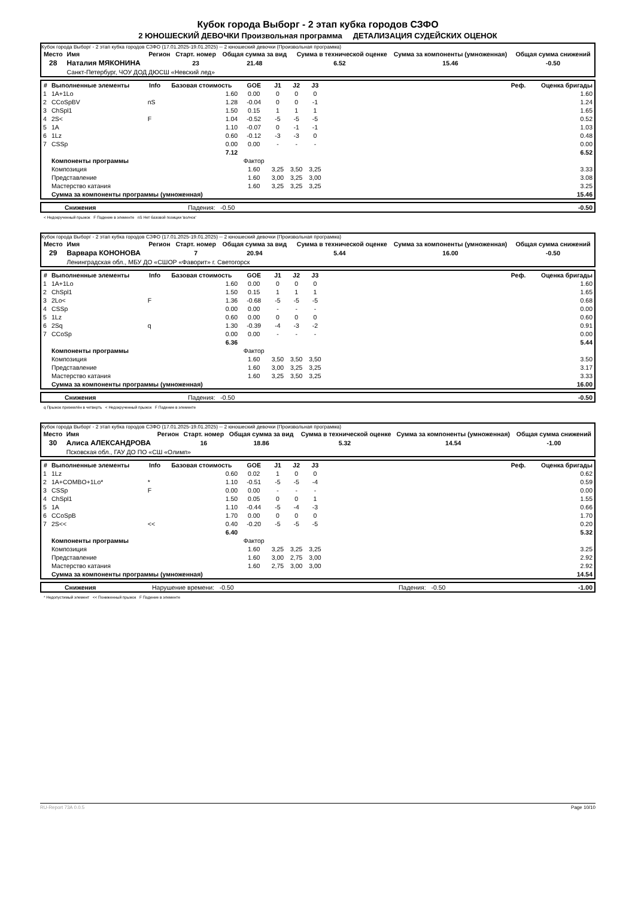Кубок города Выборг - 2 этап кубка городов СЗФО
2 ЮНОШЕСКИЙ ДЕВОЧКИ Произвольная программа ДЕТАЛИЗАЦИЯ СУДЕЙСКИХ ОЦЕНОК
Кубок города Выборг - 2 этап кубка городов СЗФО (17.01.2025-19.01.2025) -- 2 юношеский девочки (Произвольная программа)
| Место | Имя | Регион | Старт. номер | Общая сумма за вид | Сумма в технической оценке | Сумма за компоненты (умноженная) | Общая сумма снижений |
| --- | --- | --- | --- | --- | --- | --- | --- |
| 28 | Наталия МЯКОНИНА | | 23 | 21.48 | 6.52 | 15.46 | -0.50 |
| | Санкт-Петербург, ЧОУ ДОД ДЮСШ «Невский лед» | | | | | | |
| # | Выполненные элементы | Info | Базовая стоимость | GOE | J1 | J2 | J3 | | Реф. | Оценка бригады |
| --- | --- | --- | --- | --- | --- | --- | --- | --- | --- | --- |
| 1 | 1A+1Lo | | 1.60 | 0.00 | 0 | 0 | 0 | | | 1.60 |
| 2 | CCoSpBV | nS | 1.28 | -0.04 | 0 | 0 | -1 | | | 1.24 |
| 3 | ChSpl1 | | 1.50 | 0.15 | 1 | 1 | 1 | | | 1.65 |
| 4 | 2S< | F | 1.04 | -0.52 | -5 | -5 | -5 | | | 0.52 |
| 5 | 1A | | 1.10 | -0.07 | 0 | -1 | -1 | | | 1.03 |
| 6 | 1Lz | | 0.60 | -0.12 | -3 | -3 | 0 | | | 0.48 |
| 7 | CSSp | | 0.00 | 0.00 | - | - | - | | | 0.00 |
| | | | 7.12 | | | | | | | 6.52 |
| | Компоненты программы | | | Фактор | | | | | | |
| | Композиция | | | 1.60 | 3,25 | 3,50 | 3,25 | | | 3.33 |
| | Представление | | | 1.60 | 3,00 | 3,25 | 3,00 | | | 3.08 |
| | Мастерство катания | | | 1.60 | 3,25 | 3,25 | 3,25 | | | 3.25 |
| | Сумма за компоненты программы (умноженная) | | | | | | | | | 15.46 |
| | Снижения | Падения: -0.50 | -0.50 |
< Недокрученный прыжок F Падение в элементе nS Нет базовой позиции 'волчок'
Кубок города Выборг - 2 этап кубка городов СЗФО (17.01.2025-19.01.2025) -- 2 юношеский девочки (Произвольная программа)
| Место | Имя | Регион | Старт. номер | Общая сумма за вид | Сумма в технической оценке | Сумма за компоненты (умноженная) | Общая сумма снижений |
| --- | --- | --- | --- | --- | --- | --- | --- |
| 29 | Варвара КОНОНОВА | | 7 | 20.94 | 5.44 | 16.00 | -0.50 |
| | Ленинградская обл., МБУ ДО «СШОР «Фаворит» г. Светогорск | | | | | | |
| # | Выполненные элементы | Info | Базовая стоимость | GOE | J1 | J2 | J3 | | Реф. | Оценка бригады |
| --- | --- | --- | --- | --- | --- | --- | --- | --- | --- | --- |
| 1 | 1A+1Lo | | 1.60 | 0.00 | 0 | 0 | 0 | | | 1.60 |
| 2 | ChSpl1 | | 1.50 | 0.15 | 1 | 1 | 1 | | | 1.65 |
| 3 | 2Lo< | F | 1.36 | -0.68 | -5 | -5 | -5 | | | 0.68 |
| 4 | CSSp | | 0.00 | 0.00 | - | - | - | | | 0.00 |
| 5 | 1Lz | | 0.60 | 0.00 | 0 | 0 | 0 | | | 0.60 |
| 6 | 2Sq | q | 1.30 | -0.39 | -4 | -3 | -2 | | | 0.91 |
| 7 | CCoSp | | 0.00 | 0.00 | - | - | - | | | 0.00 |
| | | | 6.36 | | | | | | | 5.44 |
| | Компоненты программы | | | Фактор | | | | | | |
| | Композиция | | | 1.60 | 3,50 | 3,50 | 3,50 | | | 3.50 |
| | Представление | | | 1.60 | 3,00 | 3,25 | 3,25 | | | 3.17 |
| | Мастерство катания | | | 1.60 | 3,25 | 3,50 | 3,25 | | | 3.33 |
| | Сумма за компоненты программы (умноженная) | | | | | | | | | 16.00 |
| | Снижения | Падения: -0.50 | -0.50 |
q Прыжок приземлён в четверть < Недокрученный прыжок F Падение в элементе
Кубок города Выборг - 2 этап кубка городов СЗФО (17.01.2025-19.01.2025) -- 2 юношеский девочки (Произвольная программа)
| Место | Имя | Регион | Старт. номер | Общая сумма за вид | Сумма в технической оценке | Сумма за компоненты (умноженная) | Общая сумма снижений |
| --- | --- | --- | --- | --- | --- | --- | --- |
| 30 | Алиса АЛЕКСАНДРОВА | | 16 | 18.86 | 5.32 | 14.54 | -1.00 |
| | Псковская обл., ГАУ ДО ПО «СШ «Олимп» | | | | | | |
| # | Выполненные элементы | Info | Базовая стоимость | GOE | J1 | J2 | J3 | | Реф. | Оценка бригады |
| --- | --- | --- | --- | --- | --- | --- | --- | --- | --- | --- |
| 1 | 1Lz | | 0.60 | 0.02 | 1 | 0 | 0 | | | 0.62 |
| 2 | 1A+COMBO+1Lo* | * | 1.10 | -0.51 | -5 | -5 | -4 | | | 0.59 |
| 3 | CSSp | F | 0.00 | 0.00 | - | - | - | | | 0.00 |
| 4 | ChSpl1 | | 1.50 | 0.05 | 0 | 0 | 1 | | | 1.55 |
| 5 | 1A | | 1.10 | -0.44 | -5 | -4 | -3 | | | 0.66 |
| 6 | CCoSpB | | 1.70 | 0.00 | 0 | 0 | 0 | | | 1.70 |
| 7 | 2S<< | << | 0.40 | -0.20 | -5 | -5 | -5 | | | 0.20 |
| | | | 6.40 | | | | | | | 5.32 |
| | Компоненты программы | | | Фактор | | | | | | |
| | Композиция | | | 1.60 | 3,25 | 3,25 | 3,25 | | | 3.25 |
| | Представление | | | 1.60 | 3,00 | 2,75 | 3,00 | | | 2.92 |
| | Мастерство катания | | | 1.60 | 2,75 | 3,00 | 3,00 | | | 2.92 |
| | Сумма за компоненты программы (умноженная) | | | | | | | | | 14.54 |
| | Снижения | Нарушение времени: -0.50 | Падения: -0.50 | -1.00 |
* Недопустимый элемент << Пониженный прыжок F Падение в элементе
RU-Report 73A 0.0.5 Page 10/10